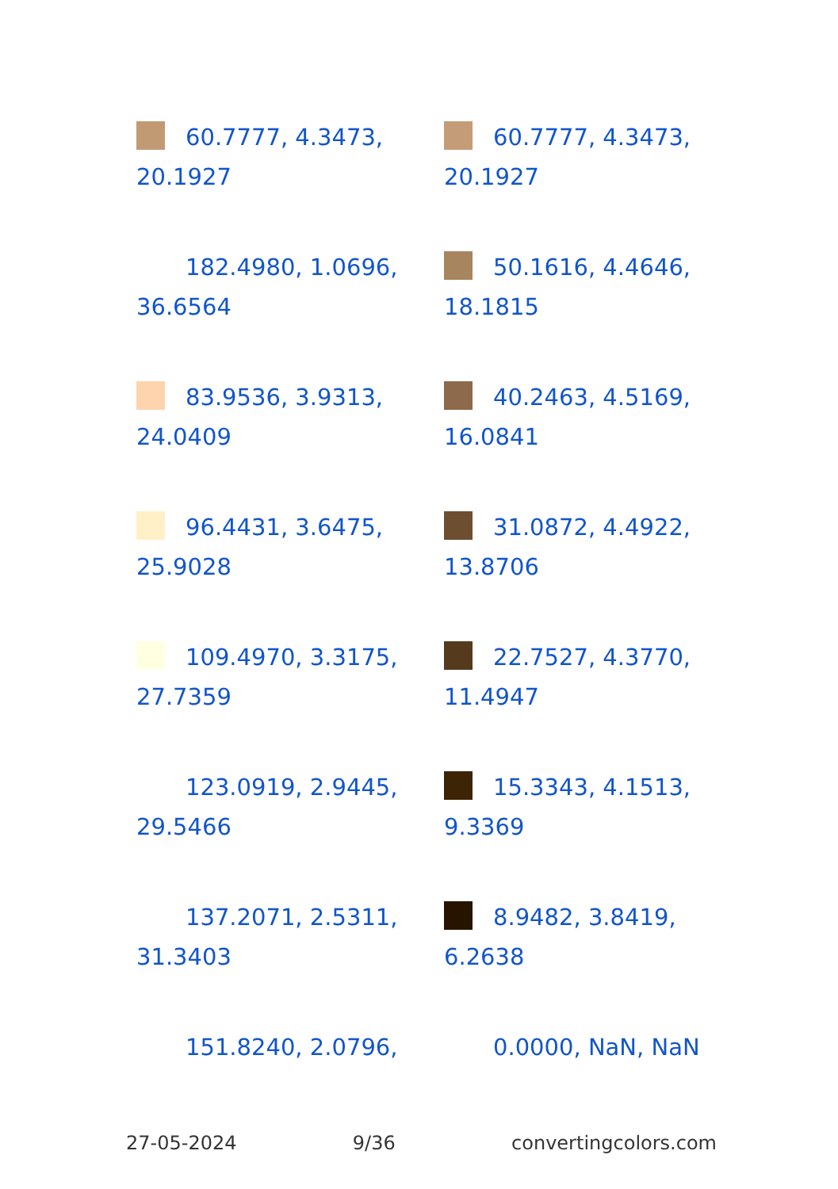60.7777, 4.3473, 20.1927
60.7777, 4.3473, 20.1927
182.4980, 1.0696, 36.6564
50.1616, 4.4646, 18.1815
83.9536, 3.9313, 24.0409
40.2463, 4.5169, 16.0841
96.4431, 3.6475, 25.9028
31.0872, 4.4922, 13.8706
109.4970, 3.3175, 27.7359
22.7527, 4.3770, 11.4947
123.0919, 2.9445, 29.5466
15.3343, 4.1513, 9.3369
137.2071, 2.5311, 31.3403
8.9482, 3.8419, 6.2638
151.8240, 2.0796,
0.0000, NaN, NaN
27-05-2024 9/36 convertingcolors.com